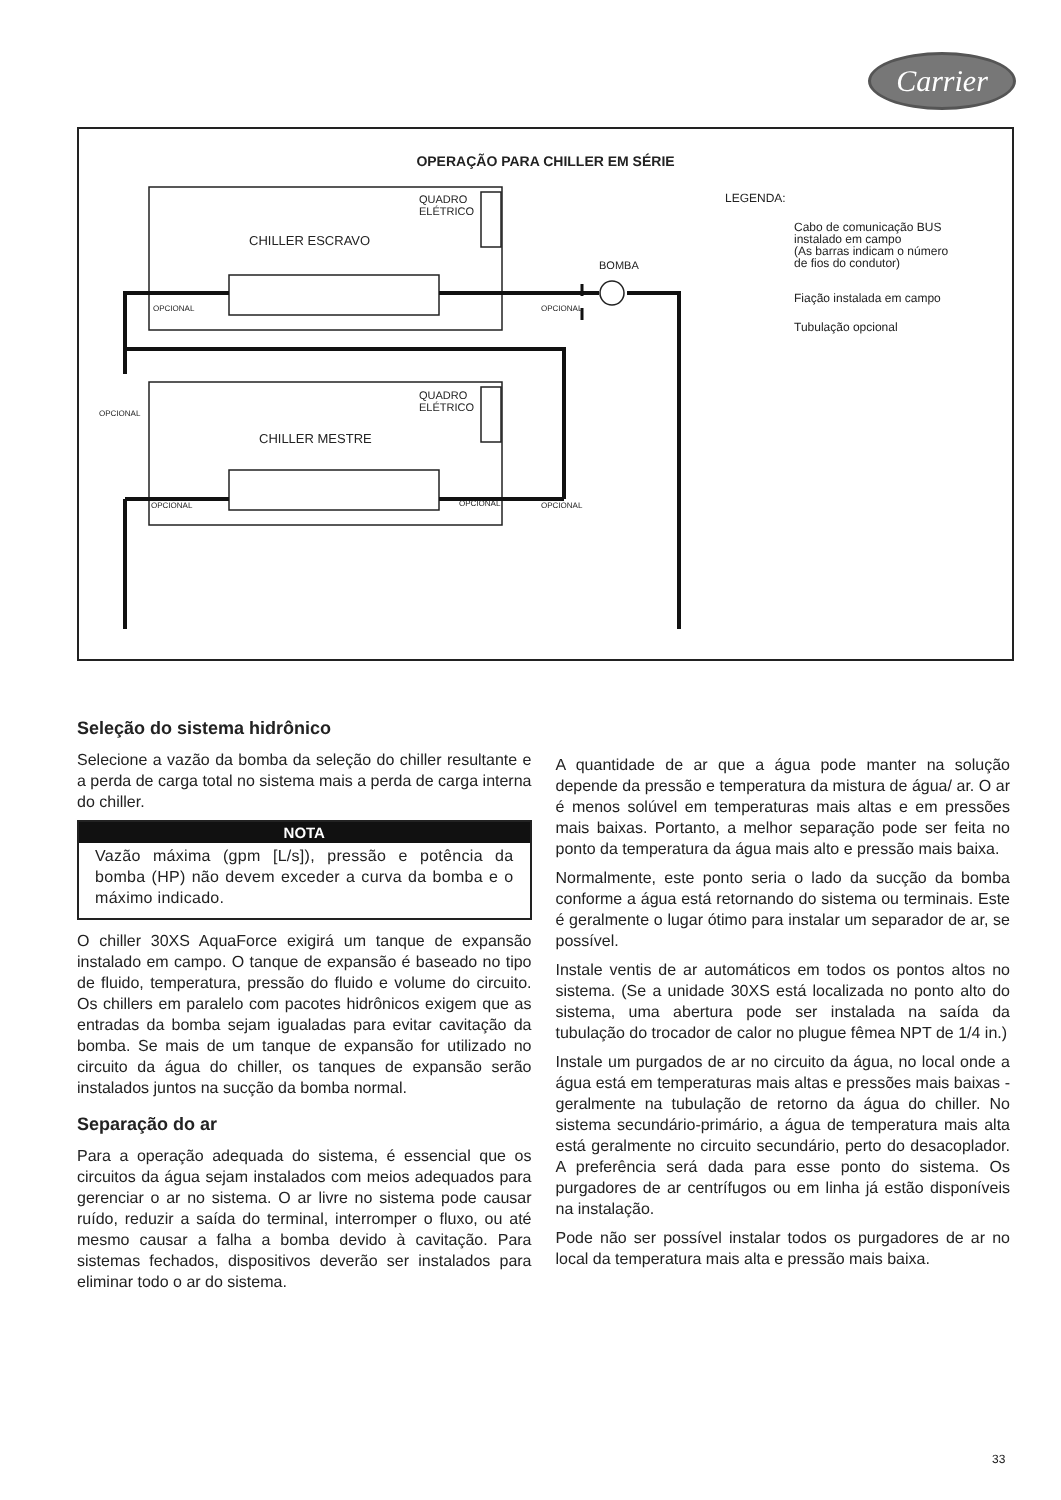Carrier
OPERAÇÃO PARA CHILLER EM SÉRIE
QUADRO
ELÉTRICO
CHILLER ESCRAVO
QUADRO
ELÉTRICO
CHILLER MESTRE
BOMBA
OPCIONAL OPCIONAL
OPCIONAL OPCIONAL OPCIONAL
OPCIONAL
LEGENDA:
Cabo de comunicação BUS
instalado em campo
(As barras indicam o número
de fios do condutor)
Fiação instalada em campo
Tubulação opcional
Seleção do sistema hidrônico
Selecione a vazão da bomba da seleção do chiller resultante e a perda de carga total no sistema mais a perda de carga interna do chiller.
NOTA
Vazão máxima (gpm [L/s]), pressão e potência da bomba (HP) não devem exceder a curva da bomba e o máximo indicado.
O chiller 30XS AquaForce exigirá um tanque de expansão instalado em campo. O tanque de expansão é baseado no tipo de fluido, temperatura, pressão do fluido e volume do circuito. Os chillers em paralelo com pacotes hidrônicos exigem que as entradas da bomba sejam igualadas para evitar cavitação da bomba. Se mais de um tanque de expansão for utilizado no circuito da água do chiller, os tanques de expansão serão instalados juntos na sucção da bomba normal.
Separação do ar
Para a operação adequada do sistema, é essencial que os circuitos da água sejam instalados com meios adequados para gerenciar o ar no sistema. O ar livre no sistema pode causar ruído, reduzir a saída do terminal, interromper o fluxo, ou até mesmo causar a falha a bomba devido à cavitação. Para sistemas fechados, dispositivos deverão ser instalados para eliminar todo o ar do sistema.
A quantidade de ar que a água pode manter na solução depende da pressão e temperatura da mistura de água/ ar. O ar é menos solúvel em temperaturas mais altas e em pressões mais baixas. Portanto, a melhor separação pode ser feita no ponto da temperatura da água mais alto e pressão mais baixa.
Normalmente, este ponto seria o lado da sucção da bomba conforme a água está retornando do sistema ou terminais. Este é geralmente o lugar ótimo para instalar um separador de ar, se possível.
Instale ventis de ar automáticos em todos os pontos altos no sistema. (Se a unidade 30XS está localizada no ponto alto do sistema, uma abertura pode ser instalada na saída da tubulação do trocador de calor no plugue fêmea NPT de 1/4 in.)
Instale um purgados de ar no circuito da água, no local onde a água está em temperaturas mais altas e pressões mais baixas - geralmente na tubulação de retorno da água do chiller. No sistema secundário-primário, a água de temperatura mais alta está geralmente no circuito secundário, perto do desacoplador. A preferência será dada para esse ponto do sistema. Os purgadores de ar centrífugos ou em linha já estão disponíveis na instalação.
Pode não ser possível instalar todos os purgadores de ar no local da temperatura mais alta e pressão mais baixa.
33